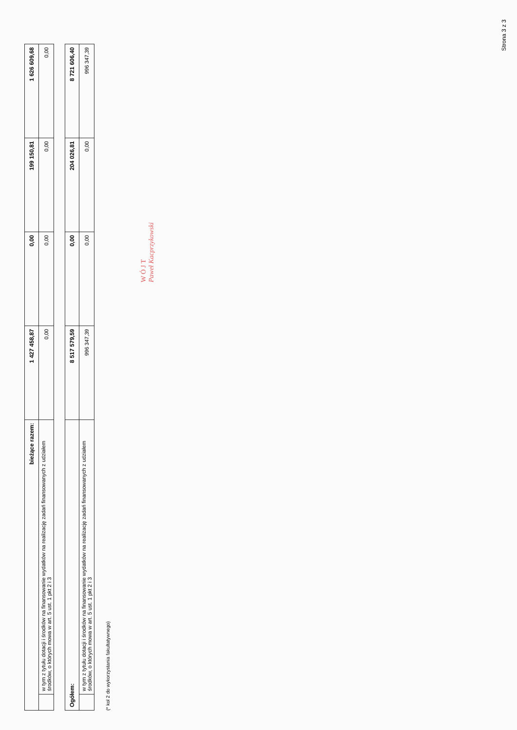| bieżące razem: | | 1 427 458,87 | 0,00 | 199 150,81 | 1 626 609,68 |
| | w tym z tytułu dotacji i środków na finansowanie wydatków na realizację zadań finansowanych z udziałem środków, o których mowa w art. 5 ust. 1 pkt 2 i 3 | 0,00 | 0,00 | 0,00 | 0,00 |
| Ogółem: | | 8 517 579,59 | 0,00 | 204 026,81 | 8 721 606,40 |
| | w tym z tytułu dotacji i środków na finansowanie wydatków na realizację zadań finansowanych z udziałem środków, o których mowa w art. 5 ust. 1 pkt 2 i 3 | 996 347,39 | 0,00 | 0,00 | 996 347,39 |
(* kol 2 do wykorzystania fakultatywnego)
W Ó J T
Paweł Kacprzykowski
Strona 3 z 3